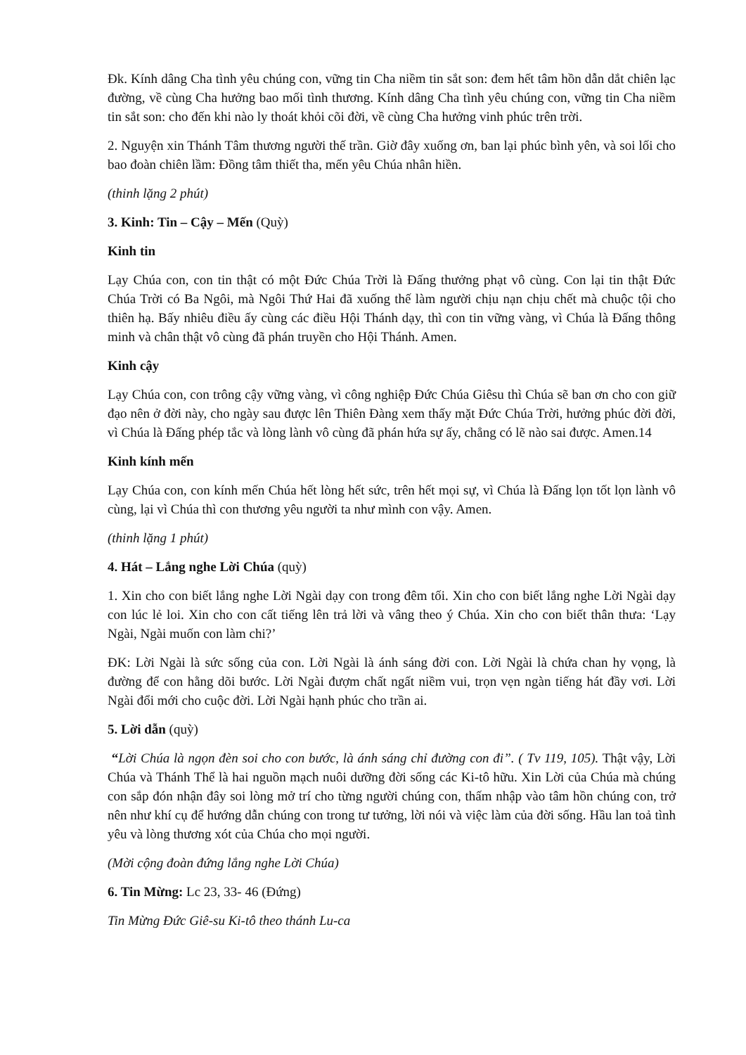Đk. Kính dâng Cha tình yêu chúng con, vững tin Cha niềm tin sắt son: đem hết tâm hồn dẫn dắt chiên lạc đường, về cùng Cha hưởng bao mối tình thương. Kính dâng Cha tình yêu chúng con, vững tin Cha niềm tin sắt son: cho đến khi nào ly thoát khỏi cõi đời, về cùng Cha hưởng vinh phúc trên trời.
2. Nguyện xin Thánh Tâm thương người thế trần. Giờ đây xuống ơn, ban lại phúc bình yên, và soi lối cho bao đoàn chiên lầm: Đồng tâm thiết tha, mến yêu Chúa nhân hiền.
(thinh lặng 2 phút)
3. Kinh: Tin – Cậy – Mến (Quỳ)
Kinh tin
Lạy Chúa con, con tin thật có một Đức Chúa Trời là Đấng thưởng phạt vô cùng. Con lại tin thật Đức Chúa Trời có Ba Ngôi, mà Ngôi Thứ Hai đã xuống thế làm người chịu nạn chịu chết mà chuộc tội cho thiên hạ. Bấy nhiêu điều ấy cùng các điều Hội Thánh dạy, thì con tin vững vàng, vì Chúa là Đấng thông minh và chân thật vô cùng đã phán truyền cho Hội Thánh. Amen.
Kinh cậy
Lạy Chúa con, con trông cậy vững vàng, vì công nghiệp Đức Chúa Giêsu thì Chúa sẽ ban ơn cho con giữ đạo nên ở đời này, cho ngày sau được lên Thiên Đàng xem thấy mặt Đức Chúa Trời, hưởng phúc đời đời, vì Chúa là Đấng phép tắc và lòng lành vô cùng đã phán hứa sự ấy, chẳng có lẽ nào sai được. Amen.14
Kinh kính mến
Lạy Chúa con, con kính mến Chúa hết lòng hết sức, trên hết mọi sự, vì Chúa là Đấng lọn tốt lọn lành vô cùng, lại vì Chúa thì con thương yêu người ta như mình con vậy. Amen.
(thinh lặng 1 phút)
4. Hát – Lắng nghe Lời Chúa (quỳ)
1. Xin cho con biết lắng nghe Lời Ngài dạy con trong đêm tối. Xin cho con biết lắng nghe Lời Ngài dạy con lúc lẻ loi. Xin cho con cất tiếng lên trả lời và vâng theo ý Chúa. Xin cho con biết thân thưa: ‘Lạy Ngài, Ngài muốn con làm chi?’
ĐK: Lời Ngài là sức sống của con. Lời Ngài là ánh sáng đời con. Lời Ngài là chứa chan hy vọng, là đường để con hằng dõi bước. Lời Ngài đượm chất ngất niềm vui, trọn vẹn ngàn tiếng hát đầy vơi. Lời Ngài đổi mới cho cuộc đời. Lời Ngài hạnh phúc cho trần ai.
5. Lời dẫn (quỳ)
“Lời Chúa là ngọn đèn soi cho con bước, là ánh sáng chỉ đường con đi”. ( Tv 119, 105). Thật vậy, Lời Chúa và Thánh Thể là hai nguồn mạch nuôi dưỡng đời sống các Ki-tô hữu. Xin Lời của Chúa mà chúng con sắp đón nhận đây soi lòng mở trí cho từng người chúng con, thấm nhập vào tâm hồn chúng con, trở nên như khí cụ để hướng dẫn chúng con trong tư tưởng, lời nói và việc làm của đời sống. Hầu lan toả tình yêu và lòng thương xót của Chúa cho mọi người.
(Mời cộng đoàn đứng lắng nghe Lời Chúa)
6. Tin Mừng: Lc 23, 33- 46 (Đứng)
Tin Mừng Đức Giê-su Ki-tô theo thánh Lu-ca